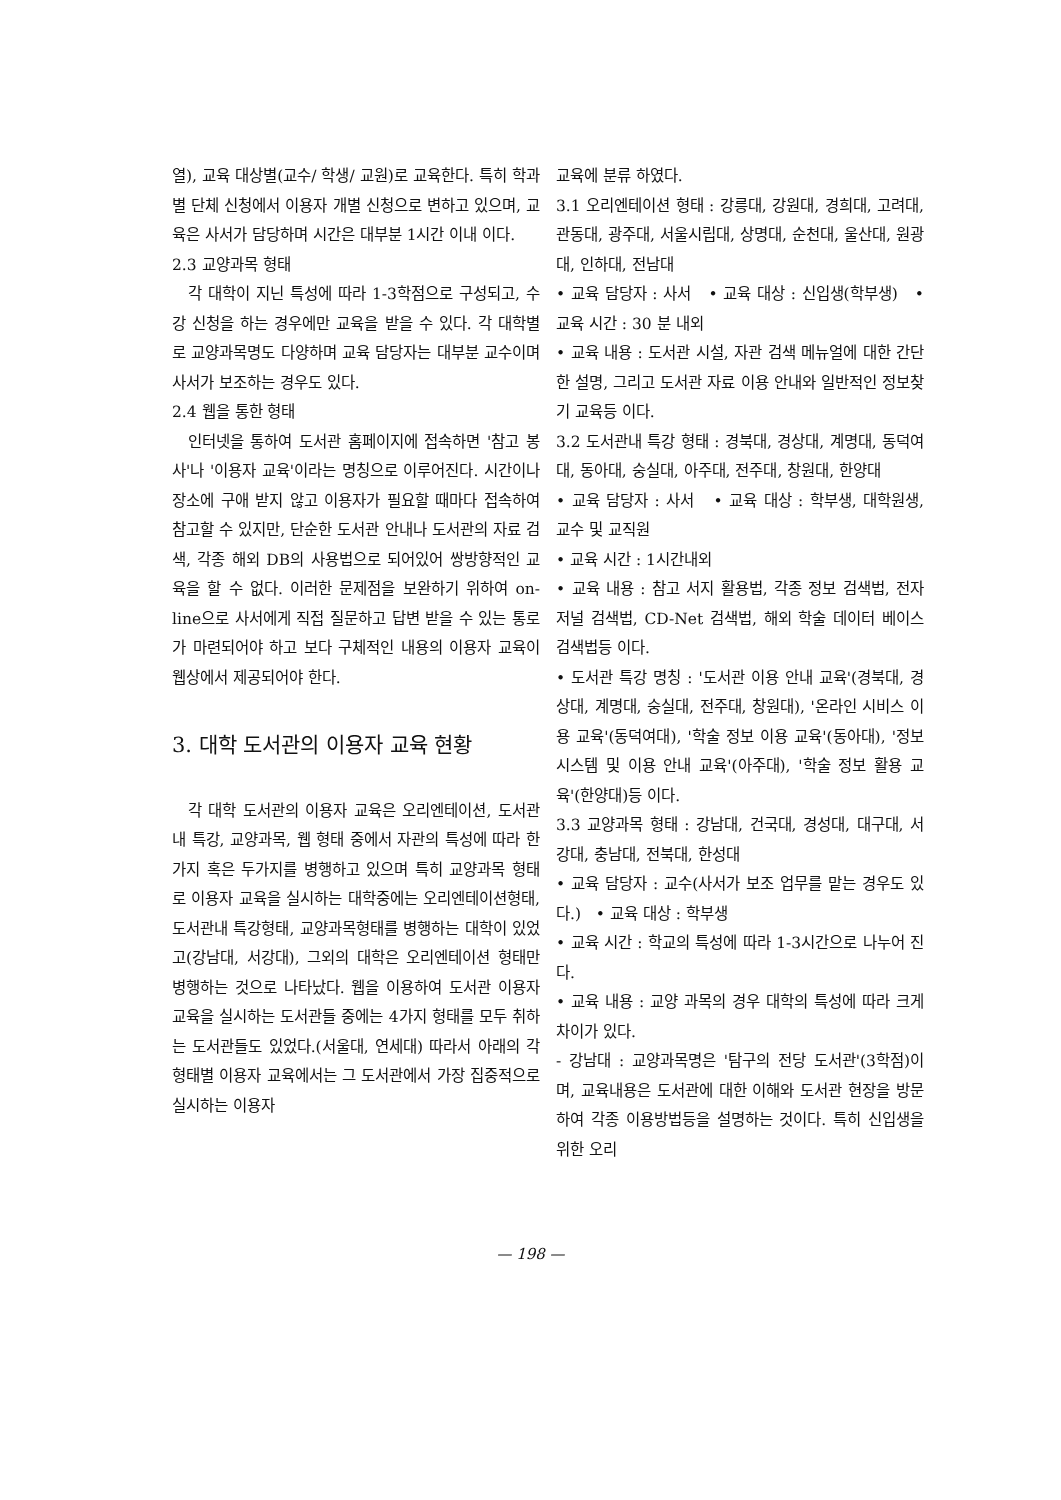열), 교육 대상별(교수/ 학생/ 교원)로 교육한다. 특히 학과별 단체 신청에서 이용자 개별 신청으로 변하고 있으며, 교육은 사서가 담당하며 시간은 대부분 1시간 이내 이다.
2.3 교양과목 형태
각 대학이 지닌 특성에 따라 1-3학점으로 구성되고, 수강 신청을 하는 경우에만 교육을 받을 수 있다. 각 대학별로 교양과목명도 다양하며 교육 담당자는 대부분 교수이며 사서가 보조하는 경우도 있다.
2.4 웹을 통한 형태
인터넷을 통하여 도서관 홈페이지에 접속하면 '참고 봉사'나 '이용자 교육'이라는 명칭으로 이루어진다. 시간이나 장소에 구애 받지 않고 이용자가 필요할 때마다 접속하여 참고할 수 있지만, 단순한 도서관 안내나 도서관의 자료 검색, 각종 해외 DB의 사용법으로 되어있어 쌍방향적인 교육을 할 수 없다. 이러한 문제점을 보완하기 위하여 on-line으로 사서에게 직접 질문하고 답변 받을 수 있는 통로가 마련되어야 하고 보다 구체적인 내용의 이용자 교육이 웹상에서 제공되어야 한다.
3. 대학 도서관의 이용자 교육 현황
각 대학 도서관의 이용자 교육은 오리엔테이션, 도서관내 특강, 교양과목, 웹 형태 중에서 자관의 특성에 따라 한가지 혹은 두가지를 병행하고 있으며 특히 교양과목 형태로 이용자 교육을 실시하는 대학중에는 오리엔테이션형태, 도서관내 특강형태, 교양과목형태를 병행하는 대학이 있었고(강남대, 서강대), 그외의 대학은 오리엔테이션 형태만 병행하는 것으로 나타났다. 웹을 이용하여 도서관 이용자 교육을 실시하는 도서관들 중에는 4가지 형태를 모두 취하는 도서관들도 있었다.(서울대, 연세대) 따라서 아래의 각 형태별 이용자 교육에서는 그 도서관에서 가장 집중적으로 실시하는 이용자
교육에 분류 하였다.
3.1 오리엔테이션 형태 : 강릉대, 강원대, 경희대, 고려대, 관동대, 광주대, 서울시립대, 상명대, 순천대, 울산대, 원광대, 인하대, 전남대
• 교육 담당자 : 사서 • 교육 대상 : 신입생(학부생) • 교육 시간 : 30 분 내외
• 교육 내용 : 도서관 시설, 자관 검색 메뉴얼에 대한 간단한 설명, 그리고 도서관 자료 이용 안내와 일반적인 정보찾기 교육등 이다.
3.2 도서관내 특강 형태 : 경북대, 경상대, 계명대, 동덕여대, 동아대, 숭실대, 아주대, 전주대, 창원대, 한양대
• 교육 담당자 : 사서 • 교육 대상 : 학부생, 대학원생, 교수 및 교직원
• 교육 시간 : 1시간내외
• 교육 내용 : 참고 서지 활용법, 각종 정보 검색법, 전자 저널 검색법, CD-Net 검색법, 해외 학술 데이터 베이스 검색법등 이다.
• 도서관 특강 명칭 : '도서관 이용 안내 교육'(경북대, 경상대, 계명대, 숭실대, 전주대, 창원대), '온라인 시비스 이용 교육'(동덕여대), '학술 정보 이용 교육'(동아대), '정보 시스템 및 이용 안내 교육'(아주대), '학술 정보 활용 교육'(한양대)등 이다.
3.3 교양과목 형태 : 강남대, 건국대, 경성대, 대구대, 서강대, 충남대, 전북대, 한성대
• 교육 담당자 : 교수(사서가 보조 업무를 맡는 경우도 있다.) • 교육 대상 : 학부생
• 교육 시간 : 학교의 특성에 따라 1-3시간으로 나누어 진다.
• 교육 내용 : 교양 과목의 경우 대학의 특성에 따라 크게 차이가 있다.
- 강남대 : 교양과목명은 '탐구의 전당 도서관'(3학점)이며, 교육내용은 도서관에 대한 이해와 도서관 현장을 방문하여 각종 이용방법등을 설명하는 것이다. 특히 신입생을 위한 오리
— 198 —